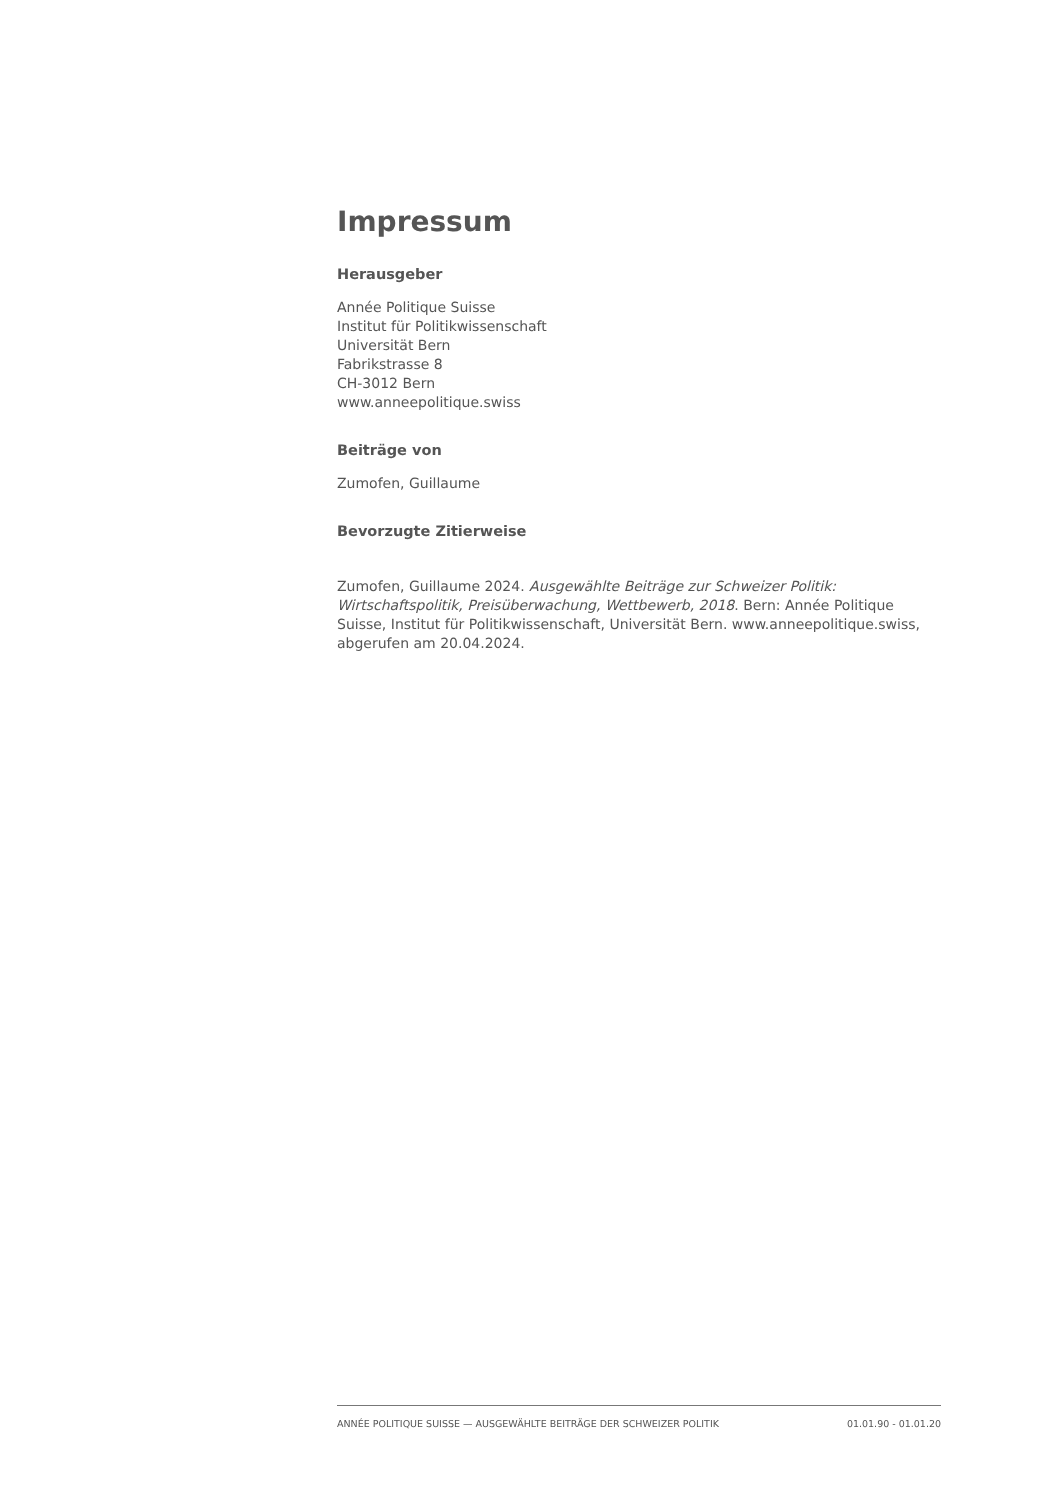Impressum
Herausgeber
Année Politique Suisse
Institut für Politikwissenschaft
Universität Bern
Fabrikstrasse 8
CH-3012 Bern
www.anneepolitique.swiss
Beiträge von
Zumofen, Guillaume
Bevorzugte Zitierweise
Zumofen, Guillaume 2024. Ausgewählte Beiträge zur Schweizer Politik: Wirtschaftspolitik, Preisüberwachung, Wettbewerb, 2018. Bern: Année Politique Suisse, Institut für Politikwissenschaft, Universität Bern. www.anneepolitique.swiss, abgerufen am 20.04.2024.
ANNÉE POLITIQUE SUISSE — AUSGEWÄHLTE BEITRÄGE DER SCHWEIZER POLITIK 01.01.90 - 01.01.20